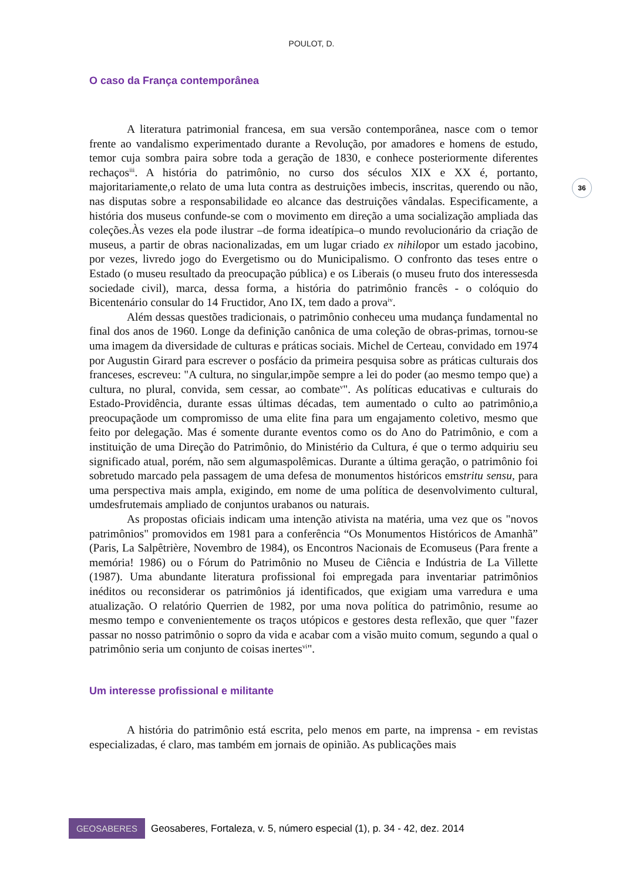POULOT, D.
36
O caso da França contemporânea
A literatura patrimonial francesa, em sua versão contemporânea, nasce com o temor frente ao vandalismo experimentado durante a Revolução, por amadores e homens de estudo, temor cuja sombra paira sobre toda a geração de 1830, e conhece posteriormente diferentes rechaços<sup>iii</sup>. A história do patrimônio, no curso dos séculos XIX e XX é, portanto, majoritariamente,o relato de uma luta contra as destruições imbecis, inscritas, querendo ou não, nas disputas sobre a responsabilidade eo alcance das destruições vândalas. Especificamente, a história dos museus confunde-se com o movimento em direção a uma socialização ampliada das coleções.Às vezes ela pode ilustrar –de forma ideatípica–o mundo revolucionário da criação de museus, a partir de obras nacionalizadas, em um lugar criado ex nihilopor um estado jacobino, por vezes, livredo jogo do Evergetismo ou do Municipalismo. O confronto das teses entre o Estado (o museu resultado da preocupação pública) e os Liberais (o museu fruto dos interessesda sociedade civil), marca, dessa forma, a história do patrimônio francês - o colóquio do Bicentenário consular do 14 Fructidor, Ano IX, tem dado a prova<sup>iv</sup>.
Além dessas questões tradicionais, o patrimônio conheceu uma mudança fundamental no final dos anos de 1960. Longe da definição canônica de uma coleção de obras-primas, tornou-se uma imagem da diversidade de culturas e práticas sociais. Michel de Certeau, convidado em 1974 por Augustin Girard para escrever o posfácio da primeira pesquisa sobre as práticas culturais dos franceses, escreveu: "A cultura, no singular,impõe sempre a lei do poder (ao mesmo tempo que) a cultura, no plural, convida, sem cessar, ao combate<sup>v</sup>". As políticas educativas e culturais do Estado-Providência, durante essas últimas décadas, tem aumentado o culto ao patrimônio,a preocupaçãode um compromisso de uma elite fina para um engajamento coletivo, mesmo que feito por delegação. Mas é somente durante eventos como os do Ano do Patrimônio, e com a instituição de uma Direção do Patrimônio, do Ministério da Cultura, é que o termo adquiriu seu significado atual, porém, não sem algumaspolêmicas. Durante a última geração, o patrimônio foi sobretudo marcado pela passagem de uma defesa de monumentos históricos emstritu sensu, para uma perspectiva mais ampla, exigindo, em nome de uma política de desenvolvimento cultural, umdesfrutemais ampliado de conjuntos urabanos ou naturais.
As propostas oficiais indicam uma intenção ativista na matéria, uma vez que os "novos patrimônios" promovidos em 1981 para a conferência “Os Monumentos Históricos de Amanhã” (Paris, La Salpêtrière, Novembro de 1984), os Encontros Nacionais de Ecomuseus (Para frente a memória! 1986) ou o Fórum do Patrimônio no Museu de Ciência e Indústria de La Villette (1987). Uma abundante literatura profissional foi empregada para inventariar patrimônios inéditos ou reconsiderar os patrimônios já identificados, que exigiam uma varredura e uma atualização. O relatório Querrien de 1982, por uma nova política do patrimônio, resume ao mesmo tempo e convenientemente os traços utópicos e gestores desta reflexão, que quer "fazer passar no nosso patrimônio o sopro da vida e acabar com a visão muito comum, segundo a qual o patrimônio seria um conjunto de coisas inertes<sup>vi</sup>".
Um interesse profissional e militante
A história do patrimônio está escrita, pelo menos em parte, na imprensa - em revistas especializadas, é claro, mas também em jornais de opinião. As publicações mais
GEOSABERES
Geosaberes, Fortaleza, v. 5, número especial (1), p. 34 - 42, dez. 2014